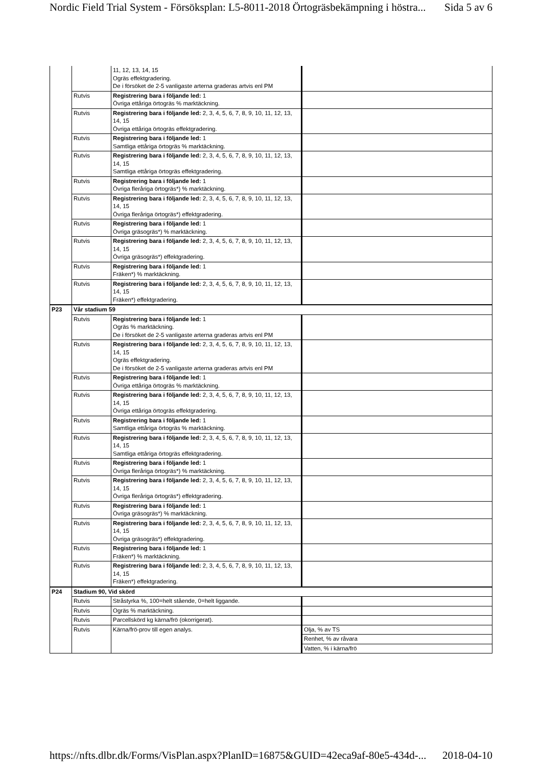Nordic Field Trial System - Försöksplan: L5-8011-2018 Örtogräsbekämpning i höstra... Sida 5 av 6
| | | 11, 12, 13, 14, 15 Ogräs effektgradering. De i försöket de 2-5 vanligaste arterna graderas artvis enl PM | |
| | Rutvis | Registrering bara i följande led: 1 Övriga ettåriga örtogräs % marktäckning. | |
| | Rutvis | Registrering bara i följande led: 2, 3, 4, 5, 6, 7, 8, 9, 10, 11, 12, 13, 14, 15 Övriga ettåriga örtogräs effektgradering. | |
| | Rutvis | Registrering bara i följande led: 1 Samtliga ettåriga örtogräs % marktäckning. | |
| | Rutvis | Registrering bara i följande led: 2, 3, 4, 5, 6, 7, 8, 9, 10, 11, 12, 13, 14, 15 Samtliga ettåriga örtogräs effektgradering. | |
| | Rutvis | Registrering bara i följande led: 1 Övriga fleråriga örtogräs*) % marktäckning. | |
| | Rutvis | Registrering bara i följande led: 2, 3, 4, 5, 6, 7, 8, 9, 10, 11, 12, 13, 14, 15 Övriga fleråriga örtogräs*) effektgradering. | |
| | Rutvis | Registrering bara i följande led: 1 Övriga gräsogräs*) % marktäckning. | |
| | Rutvis | Registrering bara i följande led: 2, 3, 4, 5, 6, 7, 8, 9, 10, 11, 12, 13, 14, 15 Övriga gräsogräs*) effektgradering. | |
| | Rutvis | Registrering bara i följande led: 1 Fräken*) % marktäckning. | |
| | Rutvis | Registrering bara i följande led: 2, 3, 4, 5, 6, 7, 8, 9, 10, 11, 12, 13, 14, 15 Fräken*) effektgradering. | |
| P23 | Vår stadium 59 | | |
| | Rutvis | Registrering bara i följande led: 1 Ogräs % marktäckning. De i försöket de 2-5 vanligaste arterna graderas artvis enl PM | |
| | Rutvis | Registrering bara i följande led: 2, 3, 4, 5, 6, 7, 8, 9, 10, 11, 12, 13, 14, 15 Ogräs effektgradering. De i försöket de 2-5 vanligaste arterna graderas artvis enl PM | |
| | Rutvis | Registrering bara i följande led: 1 Övriga ettåriga örtogräs % marktäckning. | |
| | Rutvis | Registrering bara i följande led: 2, 3, 4, 5, 6, 7, 8, 9, 10, 11, 12, 13, 14, 15 Övriga ettåriga örtogräs effektgradering. | |
| | Rutvis | Registrering bara i följande led: 1 Samtliga ettåriga örtogräs % marktäckning. | |
| | Rutvis | Registrering bara i följande led: 2, 3, 4, 5, 6, 7, 8, 9, 10, 11, 12, 13, 14, 15 Samtliga ettåriga örtogräs effektgradering. | |
| | Rutvis | Registrering bara i följande led: 1 Övriga fleråriga örtogräs*) % marktäckning. | |
| | Rutvis | Registrering bara i följande led: 2, 3, 4, 5, 6, 7, 8, 9, 10, 11, 12, 13, 14, 15 Övriga fleråriga örtogräs*) effektgradering. | |
| | Rutvis | Registrering bara i följande led: 1 Övriga gräsogräs*) % marktäckning. | |
| | Rutvis | Registrering bara i följande led: 2, 3, 4, 5, 6, 7, 8, 9, 10, 11, 12, 13, 14, 15 Övriga gräsogräs*) effektgradering. | |
| | Rutvis | Registrering bara i följande led: 1 Fräken*) % marktäckning. | |
| | Rutvis | Registrering bara i följande led: 2, 3, 4, 5, 6, 7, 8, 9, 10, 11, 12, 13, 14, 15 Fräken*) effektgradering. | |
| P24 | Stadium 90, Vid skörd | | |
| | Rutvis | Stråstyrka %, 100=helt stående, 0=helt liggande. | |
| | Rutvis | Ogräs % marktäckning. | |
| | Rutvis | Parcellskörd kg kärna/frö (okorrigerat). | |
| | Rutvis | Kärna/frö-prov till egen analys. | Olja, % av TS |
| | | | Renhet, % av råvara |
| | | | Vatten, % i kärna/frö |
https://nfts.dlbr.dk/Forms/VisPlan.aspx?PlanID=16875&GUID=42eca9af-80e5-434d-... 2018-04-10